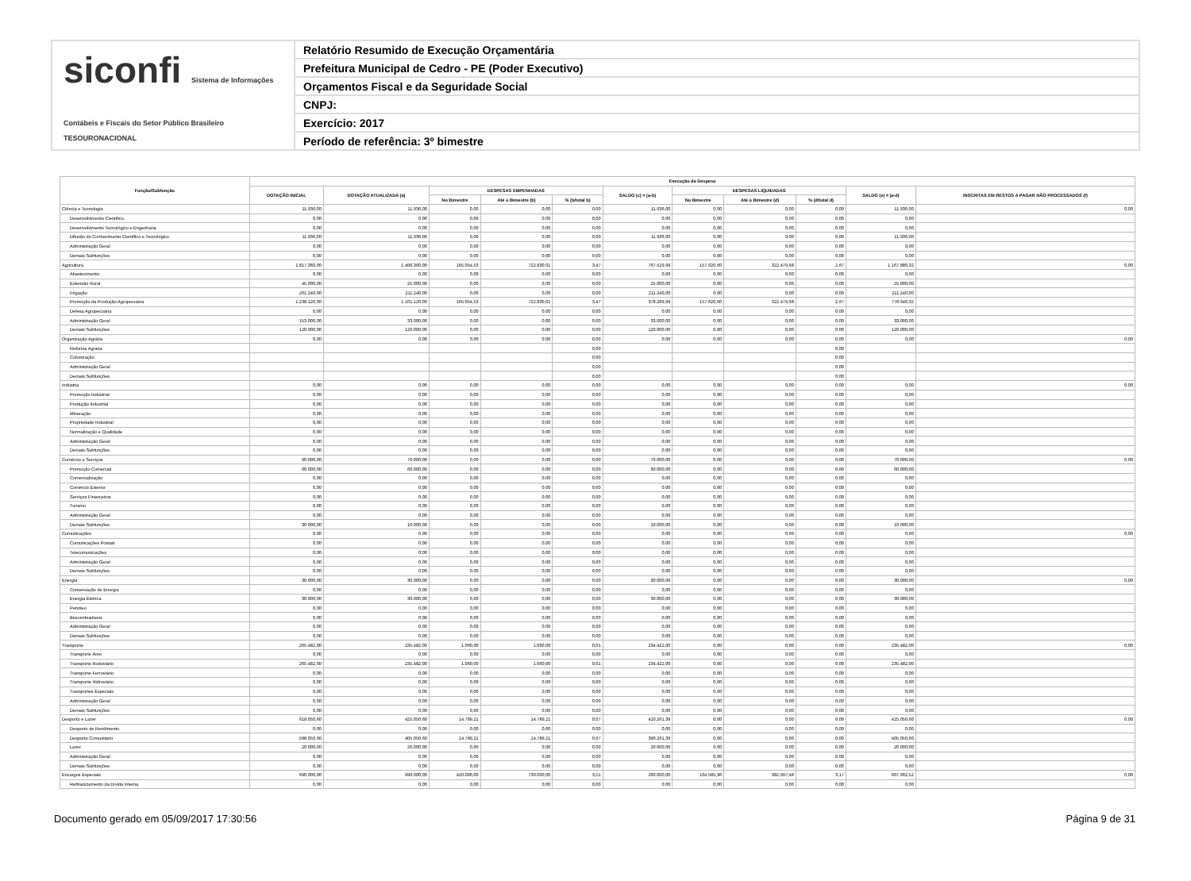siconfi Sistema de Informações Contábeis e Fiscais do Setor Público Brasileiro
TESOURONACIONAL
Relatório Resumido de Execução Orçamentária
Prefeitura Municipal de Cedro - PE (Poder Executivo)
Orçamentos Fiscal e da Seguridade Social
CNPJ:
Exercício: 2017
Período de referência: 3º bimestre
| Função/Subfunção | Execução da Despesa | | | | | | | | | | |
| --- | --- | --- | --- | --- | --- | --- | --- | --- | --- | --- | --- |
| | DOTAÇÃO INICIAL | DOTAÇÃO ATUALIZADA (a) | DESPESAS EMPENHADAS | | | SALDO (c) = (a-b) | DESPESAS LIQUIDADAS | | | SALDO (e) = (a-d) | INSCRITAS EM RESTOS A PAGAR NÃO PROCESSADOS (f) |
| | | | No Bimestre | Até o Bimestre (b) | % (b/total b) | | No Bimestre | Até o Bimestre (d) | % (d/total d) | | |
| Ciência e Tecnologia | 11.936,00 | 11.936,00 | 0,00 | 0,00 | 0,00 | 11.936,00 | 0,00 | 0,00 | 0,00 | 11.936,00 | 0,00 |
| Desenvolvimento Científico | 0,00 | 0,00 | 0,00 | 0,00 | 0,00 | 0,00 | 0,00 | 0,00 | 0,00 | 0,00 | |
| Desenvolvimento Tecnológico e Engenharia | 0,00 | 0,00 | 0,00 | 0,00 | 0,00 | 0,00 | 0,00 | 0,00 | 0,00 | 0,00 | |
| Difusão do Conhecimento Científico e Tecnológico | 11.936,00 | 11.936,00 | 0,00 | 0,00 | 0,00 | 11.936,00 | 0,00 | 0,00 | 0,00 | 11.936,00 | |
| Administração Geral | 0,00 | 0,00 | 0,00 | 0,00 | 0,00 | 0,00 | 0,00 | 0,00 | 0,00 | 0,00 | |
| Demais Subfunções | 0,00 | 0,00 | 0,00 | 0,00 | 0,00 | 0,00 | 0,00 | 0,00 | 0,00 | 0,00 | |
| Agricultura | 1.817.360,00 | 1.490.360,00 | 165.054,53 | 722.830,01 | 3,47 | 767.529,99 | 157.620,60 | 322.479,68 | 2,67 | 1.167.880,32 | 0,00 |
| Abastecimento | 0,00 | 0,00 | 0,00 | 0,00 | 0,00 | 0,00 | 0,00 | 0,00 | 0,00 | 0,00 | |
| Extensão Rural | 45.000,00 | 25.000,00 | 0,00 | 0,00 | 0,00 | 25.000,00 | 0,00 | 0,00 | 0,00 | 25.000,00 | |
| Irrigação | 261.240,00 | 211.240,00 | 0,00 | 0,00 | 0,00 | 211.240,00 | 0,00 | 0,00 | 0,00 | 211.240,00 | |
| Promoção da Produção Agropecuária | 1.238.120,00 | 1.101.120,00 | 165.054,53 | 722.830,01 | 3,47 | 378.289,99 | 157.620,60 | 322.479,68 | 2,67 | 778.640,32 | |
| Defesa Agropecuária | 0,00 | 0,00 | 0,00 | 0,00 | 0,00 | 0,00 | 0,00 | 0,00 | 0,00 | 0,00 | |
| Administração Geral | 153.000,00 | 33.000,00 | 0,00 | 0,00 | 0,00 | 33.000,00 | 0,00 | 0,00 | 0,00 | 33.000,00 | |
| Demais Subfunções | 120.000,00 | 120.000,00 | 0,00 | 0,00 | 0,00 | 120.000,00 | 0,00 | 0,00 | 0,00 | 120.000,00 | |
| Organização Agrária | 0,00 | 0,00 | 0,00 | 0,00 | 0,00 | 0,00 | 0,00 | 0,00 | 0,00 | 0,00 | 0,00 |
| Reforma Agrária | | | | | 0,00 | | | | 0,00 | | |
| Colonização | | | | | 0,00 | | | | 0,00 | | |
| Administração Geral | | | | | 0,00 | | | | 0,00 | | |
| Demais Subfunções | | | | | 0,00 | | | | 0,00 | | |
| Indústria | 0,00 | 0,00 | 0,00 | 0,00 | 0,00 | 0,00 | 0,00 | 0,00 | 0,00 | 0,00 | 0,00 |
| Promoção Industrial | 0,00 | 0,00 | 0,00 | 0,00 | 0,00 | 0,00 | 0,00 | 0,00 | 0,00 | 0,00 | |
| Produção Industrial | 0,00 | 0,00 | 0,00 | 0,00 | 0,00 | 0,00 | 0,00 | 0,00 | 0,00 | 0,00 | |
| Mineração | 0,00 | 0,00 | 0,00 | 0,00 | 0,00 | 0,00 | 0,00 | 0,00 | 0,00 | 0,00 | |
| Propriedade Industrial | 0,00 | 0,00 | 0,00 | 0,00 | 0,00 | 0,00 | 0,00 | 0,00 | 0,00 | 0,00 | |
| Normalização e Qualidade | 0,00 | 0,00 | 0,00 | 0,00 | 0,00 | 0,00 | 0,00 | 0,00 | 0,00 | 0,00 | |
| Administração Geral | 0,00 | 0,00 | 0,00 | 0,00 | 0,00 | 0,00 | 0,00 | 0,00 | 0,00 | 0,00 | |
| Demais Subfunções | 0,00 | 0,00 | 0,00 | 0,00 | 0,00 | 0,00 | 0,00 | 0,00 | 0,00 | 0,00 | |
| Comércio e Serviços | 90.000,00 | 70.000,00 | 0,00 | 0,00 | 0,00 | 70.000,00 | 0,00 | 0,00 | 0,00 | 70.000,00 | 0,00 |
| Promoção Comercial | 60.000,00 | 60.000,00 | 0,00 | 0,00 | 0,00 | 60.000,00 | 0,00 | 0,00 | 0,00 | 60.000,00 | |
| Comercialização | 0,00 | 0,00 | 0,00 | 0,00 | 0,00 | 0,00 | 0,00 | 0,00 | 0,00 | 0,00 | |
| Comércio Exterior | 0,00 | 0,00 | 0,00 | 0,00 | 0,00 | 0,00 | 0,00 | 0,00 | 0,00 | 0,00 | |
| Serviços Financeiros | 0,00 | 0,00 | 0,00 | 0,00 | 0,00 | 0,00 | 0,00 | 0,00 | 0,00 | 0,00 | |
| Turismo | 0,00 | 0,00 | 0,00 | 0,00 | 0,00 | 0,00 | 0,00 | 0,00 | 0,00 | 0,00 | |
| Administração Geral | 0,00 | 0,00 | 0,00 | 0,00 | 0,00 | 0,00 | 0,00 | 0,00 | 0,00 | 0,00 | |
| Demais Subfunções | 30.000,00 | 10.000,00 | 0,00 | 0,00 | 0,00 | 10.000,00 | 0,00 | 0,00 | 0,00 | 10.000,00 | |
| Comunicações | 0,00 | 0,00 | 0,00 | 0,00 | 0,00 | 0,00 | 0,00 | 0,00 | 0,00 | 0,00 | 0,00 |
| Comunicações Postais | 0,00 | 0,00 | 0,00 | 0,00 | 0,00 | 0,00 | 0,00 | 0,00 | 0,00 | 0,00 | |
| Telecomunicações | 0,00 | 0,00 | 0,00 | 0,00 | 0,00 | 0,00 | 0,00 | 0,00 | 0,00 | 0,00 | |
| Administração Geral | 0,00 | 0,00 | 0,00 | 0,00 | 0,00 | 0,00 | 0,00 | 0,00 | 0,00 | 0,00 | |
| Demais Subfunções | 0,00 | 0,00 | 0,00 | 0,00 | 0,00 | 0,00 | 0,00 | 0,00 | 0,00 | 0,00 | |
| Energia | 30.000,00 | 30.000,00 | 0,00 | 0,00 | 0,00 | 30.000,00 | 0,00 | 0,00 | 0,00 | 30.000,00 | 0,00 |
| Conservação de Energia | 0,00 | 0,00 | 0,00 | 0,00 | 0,00 | 0,00 | 0,00 | 0,00 | 0,00 | 0,00 | |
| Energia Elétrica | 30.000,00 | 30.000,00 | 0,00 | 0,00 | 0,00 | 30.000,00 | 0,00 | 0,00 | 0,00 | 30.000,00 | |
| Petróleo | 0,00 | 0,00 | 0,00 | 0,00 | 0,00 | 0,00 | 0,00 | 0,00 | 0,00 | 0,00 | |
| Biocombustíveis | 0,00 | 0,00 | 0,00 | 0,00 | 0,00 | 0,00 | 0,00 | 0,00 | 0,00 | 0,00 | |
| Administração Geral | 0,00 | 0,00 | 0,00 | 0,00 | 0,00 | 0,00 | 0,00 | 0,00 | 0,00 | 0,00 | |
| Demais Subfunções | 0,00 | 0,00 | 0,00 | 0,00 | 0,00 | 0,00 | 0,00 | 0,00 | 0,00 | 0,00 | |
| Transporte | 265.482,00 | 235.482,00 | 1.060,00 | 1.060,00 | 0,01 | 234.422,00 | 0,00 | 0,00 | 0,00 | 235.482,00 | 0,00 |
| Transporte Áreo | 0,00 | 0,00 | 0,00 | 0,00 | 0,00 | 0,00 | 0,00 | 0,00 | 0,00 | 0,00 | |
| Transporte Rodoviário | 265.482,00 | 235.482,00 | 1.060,00 | 1.060,00 | 0,01 | 234.422,00 | 0,00 | 0,00 | 0,00 | 235.482,00 | |
| Transporte Ferroviário | 0,00 | 0,00 | 0,00 | 0,00 | 0,00 | 0,00 | 0,00 | 0,00 | 0,00 | 0,00 | |
| Transporte Hidroviário | 0,00 | 0,00 | 0,00 | 0,00 | 0,00 | 0,00 | 0,00 | 0,00 | 0,00 | 0,00 | |
| Transportes Especiais | 0,00 | 0,00 | 0,00 | 0,00 | 0,00 | 0,00 | 0,00 | 0,00 | 0,00 | 0,00 | |
| Administração Geral | 0,00 | 0,00 | 0,00 | 0,00 | 0,00 | 0,00 | 0,00 | 0,00 | 0,00 | 0,00 | |
| Demais Subfunções | 0,00 | 0,00 | 0,00 | 0,00 | 0,00 | 0,00 | 0,00 | 0,00 | 0,00 | 0,00 | |
| Desporto e Lazer | 618.050,60 | 425.050,60 | 14.789,21 | 14.789,21 | 0,07 | 410.261,39 | 0,00 | 0,00 | 0,00 | 425.050,60 | 0,00 |
| Desporto de Rendimento | 0,00 | 0,00 | 0,00 | 0,00 | 0,00 | 0,00 | 0,00 | 0,00 | 0,00 | 0,00 | |
| Desporto Comunitário | 598.050,60 | 405.050,60 | 14.789,21 | 14.789,21 | 0,07 | 390.261,39 | 0,00 | 0,00 | 0,00 | 405.050,60 | |
| Lazer | 20.000,00 | 20.000,00 | 0,00 | 0,00 | 0,00 | 20.000,00 | 0,00 | 0,00 | 0,00 | 20.000,00 | |
| Administração Geral | 0,00 | 0,00 | 0,00 | 0,00 | 0,00 | 0,00 | 0,00 | 0,00 | 0,00 | 0,00 | |
| Demais Subfunções | 0,00 | 0,00 | 0,00 | 0,00 | 0,00 | 0,00 | 0,00 | 0,00 | 0,00 | 0,00 | |
| Encargos Especiais | 690.000,00 | 990.000,00 | 420.000,00 | 730.000,00 | 3,51 | 260.000,00 | 164.585,36 | 382.997,48 | 3,17 | 607.002,52 | 0,00 |
| Refinanciamento da Dívida Interna | 0,00 | 0,00 | 0,00 | 0,00 | 0,00 | 0,00 | 0,00 | 0,00 | 0,00 | 0,00 | |
Documento gerado em 05/09/2017 17:30:56 Página 9 de 31